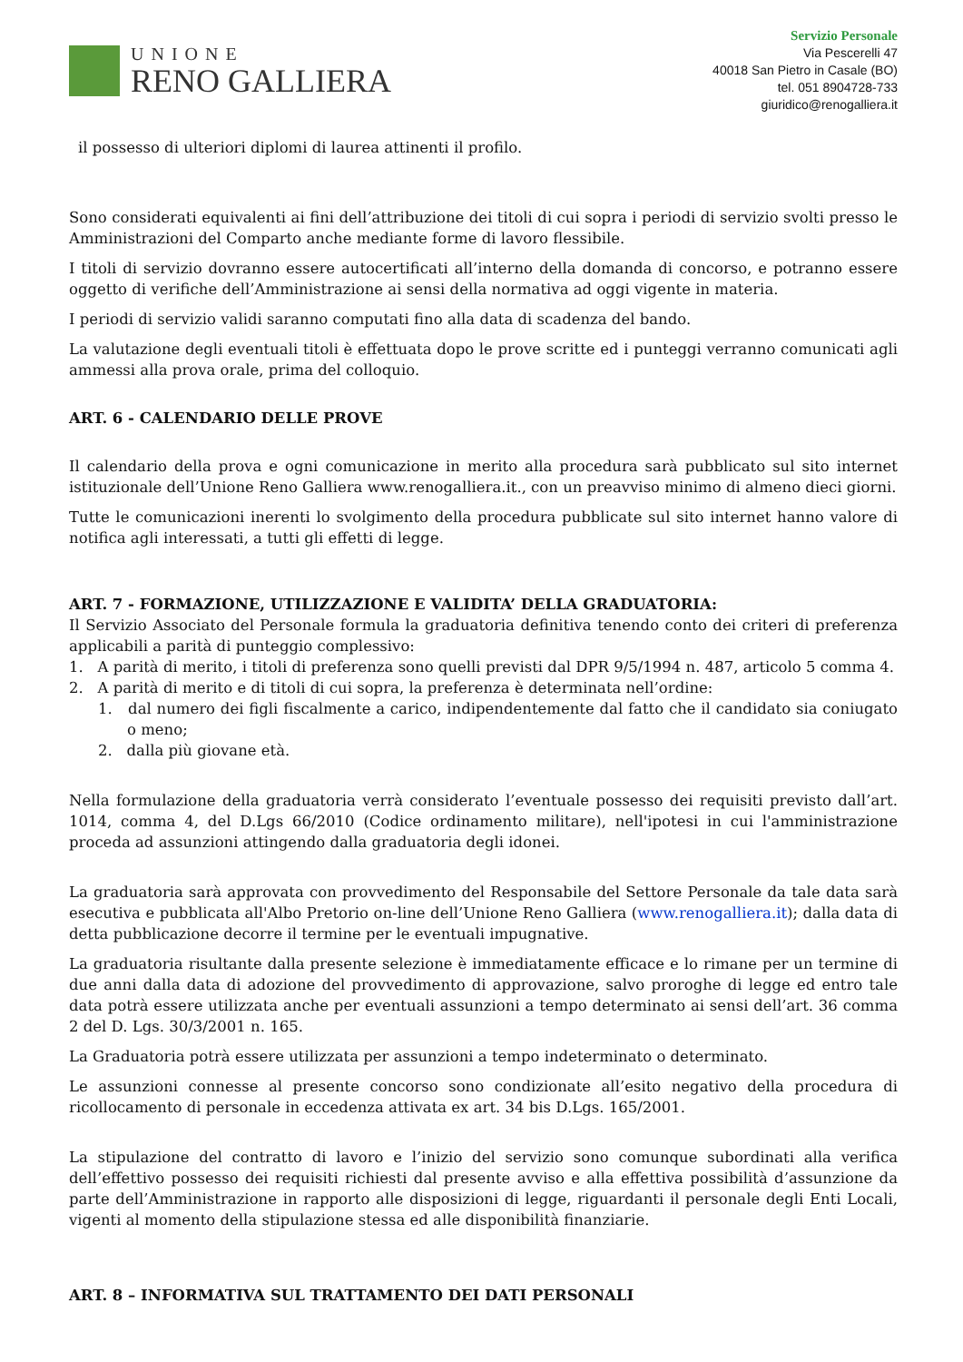UNIONE
RENO GALLIERA
Servizio Personale
Via Pescerelli 47
40018 San Pietro in Casale (BO)
tel. 051 8904728-733
giuridico@renogalliera.it
il possesso di ulteriori diplomi di laurea attinenti il profilo.
Sono considerati equivalenti ai fini dell’attribuzione dei titoli di cui sopra i periodi di servizio svolti presso le Amministrazioni del Comparto anche mediante forme di lavoro flessibile.
I titoli di servizio dovranno essere autocertificati all’interno della domanda di concorso, e potranno essere oggetto di verifiche dell’Amministrazione ai sensi della normativa ad oggi vigente in materia.
I periodi di servizio validi saranno computati fino alla data di scadenza del bando.
La valutazione degli eventuali titoli è effettuata dopo le prove scritte ed i punteggi verranno comunicati agli ammessi alla prova orale, prima del colloquio.
ART. 6 - CALENDARIO DELLE PROVE
Il calendario della prova e ogni comunicazione in merito alla procedura sarà pubblicato sul sito internet istituzionale dell’Unione Reno Galliera www.renogalliera.it., con un preavviso minimo di almeno dieci giorni.
Tutte le comunicazioni inerenti lo svolgimento della procedura pubblicate sul sito internet hanno valore di notifica agli interessati, a tutti gli effetti di legge.
ART. 7 - FORMAZIONE, UTILIZZAZIONE E VALIDITA’ DELLA GRADUATORIA:
Il Servizio Associato del Personale formula la graduatoria definitiva tenendo conto dei criteri di preferenza applicabili a parità di punteggio complessivo:
1. A parità di merito, i titoli di preferenza sono quelli previsti dal DPR 9/5/1994 n. 487, articolo 5 comma 4.
2. A parità di merito e di titoli di cui sopra, la preferenza è determinata nell’ordine:
1. dal numero dei figli fiscalmente a carico, indipendentemente dal fatto che il candidato sia coniugato o meno;
2. dalla più giovane età.
Nella formulazione della graduatoria verrà considerato l’eventuale possesso dei requisiti previsto dall’art. 1014, comma 4, del D.Lgs 66/2010 (Codice ordinamento militare), nell'ipotesi in cui l'amministrazione proceda ad assunzioni attingendo dalla graduatoria degli idonei.
La graduatoria sarà approvata con provvedimento del Responsabile del Settore Personale da tale data sarà esecutiva e pubblicata all'Albo Pretorio on-line dell’Unione Reno Galliera (www.renogalliera.it); dalla data di detta pubblicazione decorre il termine per le eventuali impugnative.
La graduatoria risultante dalla presente selezione è immediatamente efficace e lo rimane per un termine di due anni dalla data di adozione del provvedimento di approvazione, salvo proroghe di legge ed entro tale data potrà essere utilizzata anche per eventuali assunzioni a tempo determinato ai sensi dell’art. 36 comma 2 del D. Lgs. 30/3/2001 n. 165.
La Graduatoria potrà essere utilizzata per assunzioni a tempo indeterminato o determinato.
Le assunzioni connesse al presente concorso sono condizionate all’esito negativo della procedura di ricollocamento di personale in eccedenza attivata ex art. 34 bis D.Lgs. 165/2001.
La stipulazione del contratto di lavoro e l’inizio del servizio sono comunque subordinati alla verifica dell’effettivo possesso dei requisiti richiesti dal presente avviso e alla effettiva possibilità d’assunzione da parte dell’Amministrazione in rapporto alle disposizioni di legge, riguardanti il personale degli Enti Locali, vigenti al momento della stipulazione stessa ed alle disponibilità finanziarie.
ART. 8 – INFORMATIVA SUL TRATTAMENTO DEI DATI PERSONALI